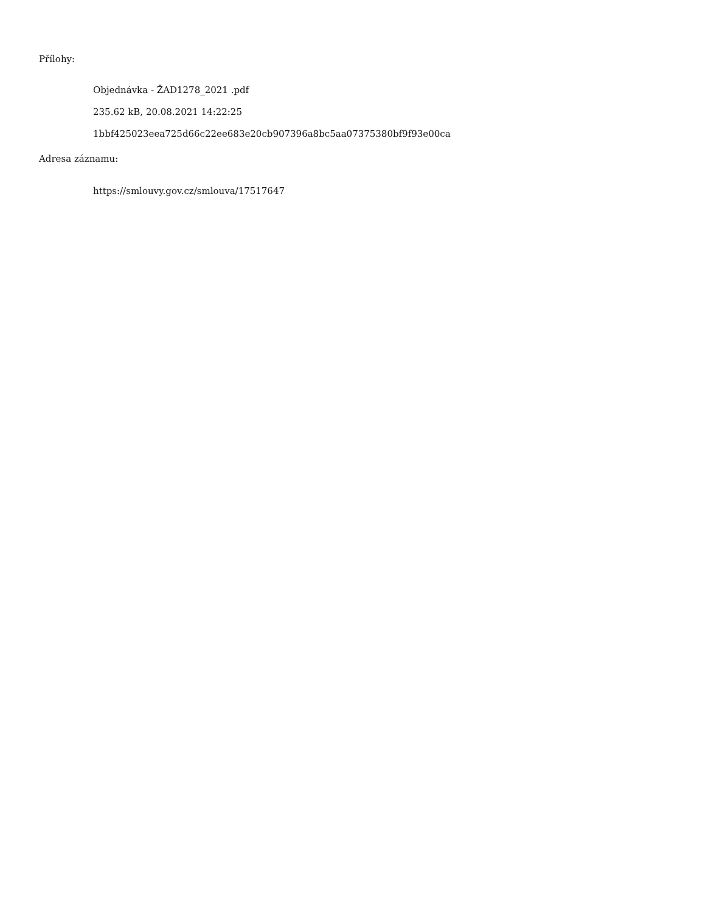Přílohy:
Objednávka - ŽAD1278_2021 .pdf
235.62 kB, 20.08.2021 14:22:25
1bbf425023eea725d66c22ee683e20cb907396a8bc5aa07375380bf9f93e00ca
Adresa záznamu:
https://smlouvy.gov.cz/smlouva/17517647